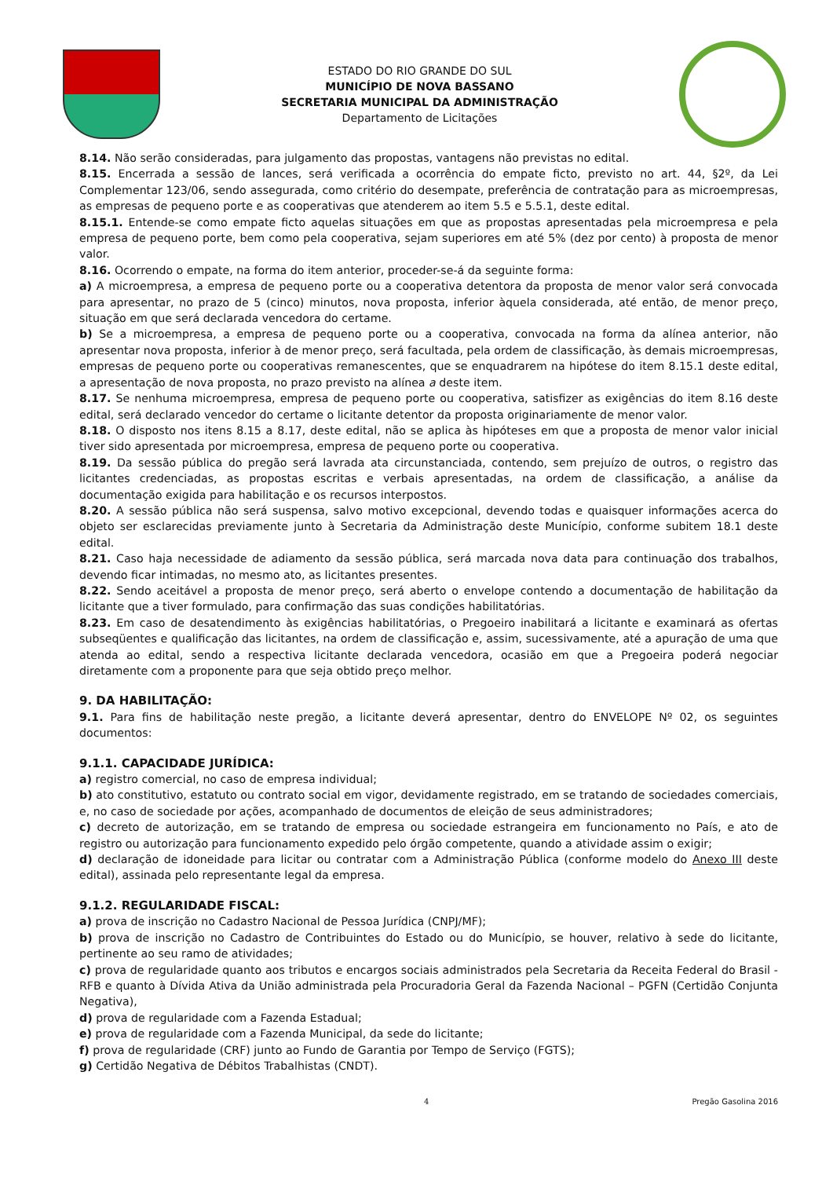ESTADO DO RIO GRANDE DO SUL
MUNICÍPIO DE NOVA BASSANO
SECRETARIA MUNICIPAL DA ADMINISTRAÇÃO
Departamento de Licitações
8.14. Não serão consideradas, para julgamento das propostas, vantagens não previstas no edital.
8.15. Encerrada a sessão de lances, será verificada a ocorrência do empate ficto, previsto no art. 44, §2º, da Lei Complementar 123/06, sendo assegurada, como critério do desempate, preferência de contratação para as microempresas, as empresas de pequeno porte e as cooperativas que atenderem ao item 5.5 e 5.5.1, deste edital.
8.15.1. Entende-se como empate ficto aquelas situações em que as propostas apresentadas pela microempresa e pela empresa de pequeno porte, bem como pela cooperativa, sejam superiores em até 5% (dez por cento) à proposta de menor valor.
8.16. Ocorrendo o empate, na forma do item anterior, proceder-se-á da seguinte forma:
a) A microempresa, a empresa de pequeno porte ou a cooperativa detentora da proposta de menor valor será convocada para apresentar, no prazo de 5 (cinco) minutos, nova proposta, inferior àquela considerada, até então, de menor preço, situação em que será declarada vencedora do certame.
b) Se a microempresa, a empresa de pequeno porte ou a cooperativa, convocada na forma da alínea anterior, não apresentar nova proposta, inferior à de menor preço, será facultada, pela ordem de classificação, às demais microempresas, empresas de pequeno porte ou cooperativas remanescentes, que se enquadrarem na hipótese do item 8.15.1 deste edital, a apresentação de nova proposta, no prazo previsto na alínea a deste item.
8.17. Se nenhuma microempresa, empresa de pequeno porte ou cooperativa, satisfizer as exigências do item 8.16 deste edital, será declarado vencedor do certame o licitante detentor da proposta originariamente de menor valor.
8.18. O disposto nos itens 8.15 a 8.17, deste edital, não se aplica às hipóteses em que a proposta de menor valor inicial tiver sido apresentada por microempresa, empresa de pequeno porte ou cooperativa.
8.19. Da sessão pública do pregão será lavrada ata circunstanciada, contendo, sem prejuízo de outros, o registro das licitantes credenciadas, as propostas escritas e verbais apresentadas, na ordem de classificação, a análise da documentação exigida para habilitação e os recursos interpostos.
8.20. A sessão pública não será suspensa, salvo motivo excepcional, devendo todas e quaisquer informações acerca do objeto ser esclarecidas previamente junto à Secretaria da Administração deste Município, conforme subitem 18.1 deste edital.
8.21. Caso haja necessidade de adiamento da sessão pública, será marcada nova data para continuação dos trabalhos, devendo ficar intimadas, no mesmo ato, as licitantes presentes.
8.22. Sendo aceitável a proposta de menor preço, será aberto o envelope contendo a documentação de habilitação da licitante que a tiver formulado, para confirmação das suas condições habilitatórias.
8.23. Em caso de desatendimento às exigências habilitatórias, o Pregoeiro inabilitará a licitante e examinará as ofertas subseqüentes e qualificação das licitantes, na ordem de classificação e, assim, sucessivamente, até a apuração de uma que atenda ao edital, sendo a respectiva licitante declarada vencedora, ocasião em que a Pregoeira poderá negociar diretamente com a proponente para que seja obtido preço melhor.
9. DA HABILITAÇÃO:
9.1. Para fins de habilitação neste pregão, a licitante deverá apresentar, dentro do ENVELOPE Nº 02, os seguintes documentos:
9.1.1. CAPACIDADE JURÍDICA:
a) registro comercial, no caso de empresa individual;
b) ato constitutivo, estatuto ou contrato social em vigor, devidamente registrado, em se tratando de sociedades comerciais, e, no caso de sociedade por ações, acompanhado de documentos de eleição de seus administradores;
c) decreto de autorização, em se tratando de empresa ou sociedade estrangeira em funcionamento no País, e ato de registro ou autorização para funcionamento expedido pelo órgão competente, quando a atividade assim o exigir;
d) declaração de idoneidade para licitar ou contratar com a Administração Pública (conforme modelo do Anexo III deste edital), assinada pelo representante legal da empresa.
9.1.2. REGULARIDADE FISCAL:
a) prova de inscrição no Cadastro Nacional de Pessoa Jurídica (CNPJ/MF);
b) prova de inscrição no Cadastro de Contribuintes do Estado ou do Município, se houver, relativo à sede do licitante, pertinente ao seu ramo de atividades;
c) prova de regularidade quanto aos tributos e encargos sociais administrados pela Secretaria da Receita Federal do Brasil - RFB e quanto à Dívida Ativa da União administrada pela Procuradoria Geral da Fazenda Nacional – PGFN (Certidão Conjunta Negativa),
d) prova de regularidade com a Fazenda Estadual;
e) prova de regularidade com a Fazenda Municipal, da sede do licitante;
f) prova de regularidade (CRF) junto ao Fundo de Garantia por Tempo de Serviço (FGTS);
g) Certidão Negativa de Débitos Trabalhistas (CNDT).
4 Pregão Gasolina 2016